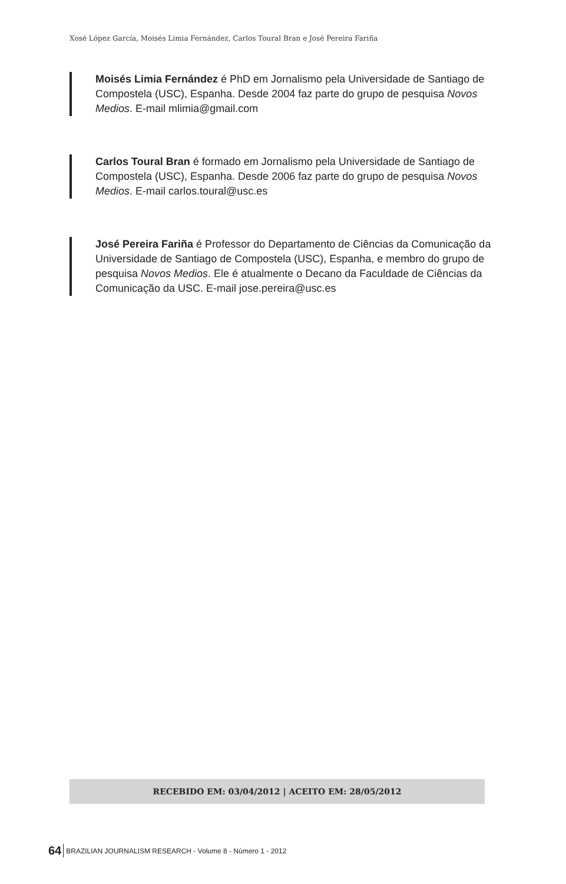Xosé López García, Moisés Limia Fernández, Carlos Toural Bran e José Pereira Fariña
Moisés Limia Fernández é PhD em Jornalismo pela Universidade de Santiago de Compostela (USC), Espanha. Desde 2004 faz parte do grupo de pesquisa Novos Medios. E-mail mlimia@gmail.com
Carlos Toural Bran é formado em Jornalismo pela Universidade de Santiago de Compostela (USC), Espanha. Desde 2006 faz parte do grupo de pesquisa Novos Medios. E-mail carlos.toural@usc.es
José Pereira Fariña é Professor do Departamento de Ciências da Comunicação da Universidade de Santiago de Compostela (USC), Espanha, e membro do grupo de pesquisa Novos Medios. Ele é atualmente o Decano da Faculdade de Ciências da Comunicação da USC. E-mail jose.pereira@usc.es
RECEBIDO EM: 03/04/2012 | ACEITO EM: 28/05/2012
64 BRAZILIAN JOURNALISM RESEARCH - Volume 8 - Número 1 - 2012